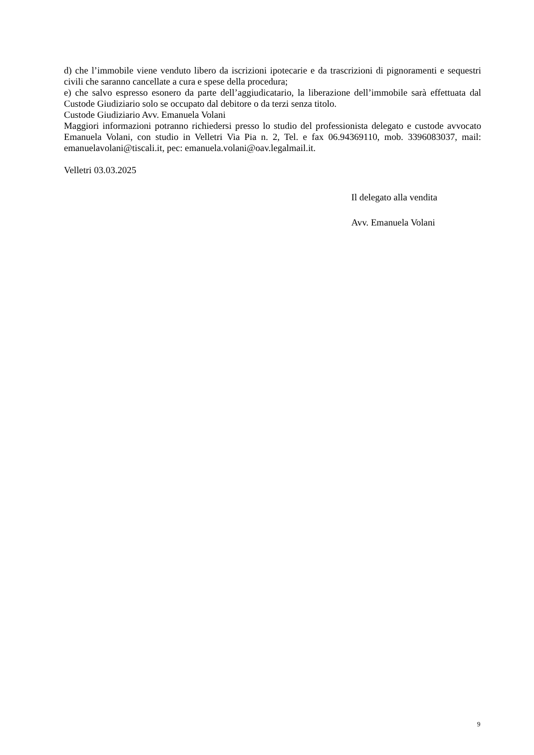d) che l’immobile viene venduto libero da iscrizioni ipotecarie e da trascrizioni di pignoramenti e sequestri civili che saranno cancellate a cura e spese della procedura;
e) che salvo espresso esonero da parte dell’aggiudicatario, la liberazione dell’immobile sarà effettuata dal Custode Giudiziario solo se occupato dal debitore o da terzi senza titolo.
Custode Giudiziario Avv. Emanuela Volani
Maggiori informazioni potranno richiedersi presso lo studio del professionista delegato e custode avvocato Emanuela Volani, con studio in Velletri Via Pia n. 2, Tel. e fax 06.94369110, mob. 3396083037, mail: emanuelavolani@tiscali.it, pec: emanuela.volani@oav.legalmail.it.
Velletri 03.03.2025
Il delegato alla vendita
Avv. Emanuela Volani
9